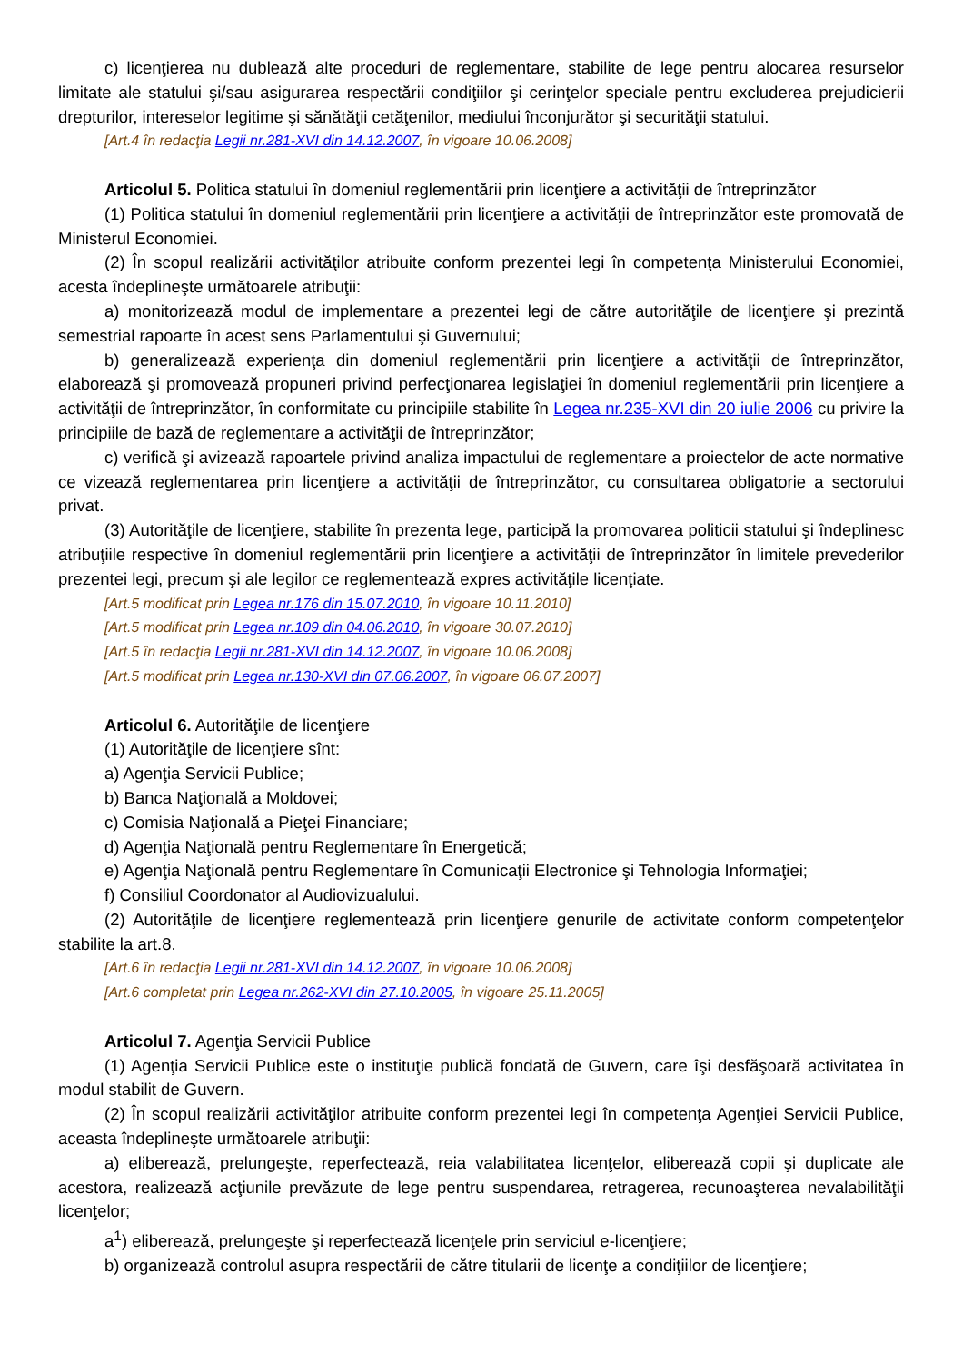c) licenţierea nu dublează alte proceduri de reglementare, stabilite de lege pentru alocarea resurselor limitate ale statului şi/sau asigurarea respectării condiţiilor şi cerinţelor speciale pentru excluderea prejudicierii drepturilor, intereselor legitime şi sănătăţii cetăţenilor, mediului înconjurător şi securităţii statului.
[Art.4 în redacţia Legii nr.281-XVI din 14.12.2007, în vigoare 10.06.2008]
Articolul 5. Politica statului în domeniul reglementării prin licenţiere a activităţii de întreprinzător
(1) Politica statului în domeniul reglementării prin licenţiere a activităţii de întreprinzător este promovată de Ministerul Economiei.
(2) În scopul realizării activităţilor atribuite conform prezentei legi în competenţa Ministerului Economiei, acesta îndeplineşte următoarele atribuţii:
a) monitorizează modul de implementare a prezentei legi de către autorităţile de licenţiere şi prezintă semestrial rapoarte în acest sens Parlamentului şi Guvernului;
b) generalizează experienţa din domeniul reglementării prin licenţiere a activităţii de întreprinzător, elaborează şi promovează propuneri privind perfecţionarea legislaţiei în domeniul reglementării prin licenţiere a activităţii de întreprinzător, în conformitate cu principiile stabilite în Legea nr.235-XVI din 20 iulie 2006 cu privire la principiile de bază de reglementare a activităţii de întreprinzător;
c) verifică şi avizează rapoartele privind analiza impactului de reglementare a proiectelor de acte normative ce vizează reglementarea prin licenţiere a activităţii de întreprinzător, cu consultarea obligatorie a sectorului privat.
(3) Autorităţile de licenţiere, stabilite în prezenta lege, participă la promovarea politicii statului şi îndeplinesc atribuţiile respective în domeniul reglementării prin licenţiere a activităţii de întreprinzător în limitele prevederilor prezentei legi, precum şi ale legilor ce reglementează expres activităţile licenţiate.
[Art.5 modificat prin Legea nr.176 din 15.07.2010, în vigoare 10.11.2010]
[Art.5 modificat prin Legea nr.109 din 04.06.2010, în vigoare 30.07.2010]
[Art.5 în redacţia Legii nr.281-XVI din 14.12.2007, în vigoare 10.06.2008]
[Art.5 modificat prin Legea nr.130-XVI din 07.06.2007, în vigoare 06.07.2007]
Articolul 6. Autorităţile de licenţiere
(1) Autorităţile de licenţiere sînt:
a) Agenţia Servicii Publice;
b) Banca Naţională a Moldovei;
c) Comisia Naţională a Pieţei Financiare;
d) Agenţia Naţională pentru Reglementare în Energetică;
e) Agenţia Naţională pentru Reglementare în Comunicaţii Electronice şi Tehnologia Informaţiei;
f) Consiliul Coordonator al Audiovizualului.
(2) Autorităţile de licenţiere reglementează prin licenţiere genurile de activitate conform competenţelor stabilite la art.8.
[Art.6 în redacţia Legii nr.281-XVI din 14.12.2007, în vigoare 10.06.2008]
[Art.6 completat prin Legea nr.262-XVI din 27.10.2005, în vigoare 25.11.2005]
Articolul 7. Agenţia Servicii Publice
(1) Agenţia Servicii Publice este o instituţie publică fondată de Guvern, care îşi desfăşoară activitatea în modul stabilit de Guvern.
(2) În scopul realizării activităţilor atribuite conform prezentei legi în competenţa Agenţiei Servicii Publice, aceasta îndeplineşte următoarele atribuţii:
a) eliberează, prelungeşte, reperfectează, reia valabilitatea licenţelor, eliberează copii şi duplicate ale acestora, realizează acţiunile prevăzute de lege pentru suspendarea, retragerea, recunoaşterea nevalabilităţii licenţelor;
a<sup>1</sup>) eliberează, prelungeşte şi reperfectează licenţele prin serviciul e-licenţiere;
b) organizează controlul asupra respectării de către titularii de licenţe a condiţiilor de licenţiere;